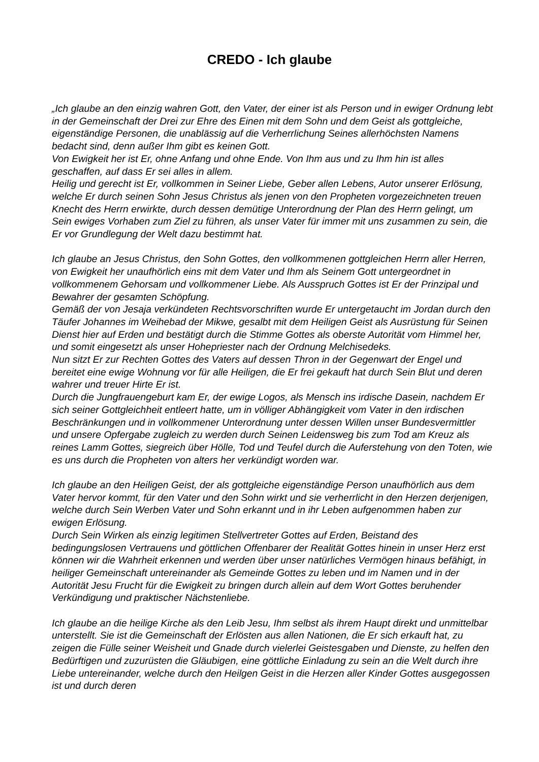CREDO - Ich glaube
„Ich glaube an den einzig wahren Gott, den Vater, der einer ist als Person und in ewiger Ordnung lebt in der Gemeinschaft der Drei zur Ehre des Einen mit dem Sohn und dem Geist als gottgleiche, eigenständige Personen, die unablässig auf die Verherrlichung Seines allerhöchsten Namens bedacht sind, denn außer Ihm gibt es keinen Gott.
Von Ewigkeit her ist Er, ohne Anfang und ohne Ende. Von Ihm aus und zu Ihm hin ist alles geschaffen, auf dass Er sei alles in allem.
Heilig und gerecht ist Er, vollkommen in Seiner Liebe, Geber allen Lebens, Autor unserer Erlösung, welche Er durch seinen Sohn Jesus Christus als jenen von den Propheten vorgezeichneten treuen Knecht des Herrn erwirkte, durch dessen demütige Unterordnung der Plan des Herrn gelingt, um Sein ewiges Vorhaben zum Ziel zu führen, als unser Vater für immer mit uns zusammen zu sein, die Er vor Grundlegung der Welt dazu bestimmt hat.
Ich glaube an Jesus Christus, den Sohn Gottes, den vollkommenen gottgleichen Herrn aller Herren, von Ewigkeit her unaufhörlich eins mit dem Vater und Ihm als Seinem Gott untergeordnet in vollkommenem Gehorsam und vollkommener Liebe. Als Ausspruch Gottes ist Er der Prinzipal und Bewahrer der gesamten Schöpfung.
Gemäß der von Jesaja verkündeten Rechtsvorschriften wurde Er untergetaucht im Jordan durch den Täufer Johannes im Weihebad der Mikwe, gesalbt mit dem Heiligen Geist als Ausrüstung für Seinen Dienst hier auf Erden und bestätigt durch die Stimme Gottes als oberste Autorität vom Himmel her, und somit eingesetzt als unser Hohepriester nach der Ordnung Melchisedeks.
Nun sitzt Er zur Rechten Gottes des Vaters auf dessen Thron in der Gegenwart der Engel und bereitet eine ewige Wohnung vor für alle Heiligen, die Er frei gekauft hat durch Sein Blut und deren wahrer und treuer Hirte Er ist.
Durch die Jungfrauengeburt kam Er, der ewige Logos, als Mensch ins irdische Dasein, nachdem Er sich seiner Gottgleichheit entleert hatte, um in völliger Abhängigkeit vom Vater in den irdischen Beschränkungen und in vollkommener Unterordnung unter dessen Willen unser Bundesvermittler und unsere Opfergabe zugleich zu werden durch Seinen Leidensweg bis zum Tod am Kreuz als reines Lamm Gottes, siegreich über Hölle, Tod und Teufel durch die Auferstehung von den Toten, wie es uns durch die Propheten von alters her verkündigt worden war.
Ich glaube an den Heiligen Geist, der als gottgleiche eigenständige Person unaufhörlich aus dem Vater hervor kommt, für den Vater und den Sohn wirkt und sie verherrlicht in den Herzen derjenigen, welche durch Sein Werben Vater und Sohn erkannt und in ihr Leben aufgenommen haben zur ewigen Erlösung.
Durch Sein Wirken als einzig legitimen Stellvertreter Gottes auf Erden, Beistand des bedingungslosen Vertrauens und göttlichen Offenbarer der Realität Gottes hinein in unser Herz erst können wir die Wahrheit erkennen und werden über unser natürliches Vermögen hinaus befähigt, in heiliger Gemeinschaft untereinander als Gemeinde Gottes zu leben und im Namen und in der Autorität Jesu Frucht für die Ewigkeit zu bringen durch allein auf dem Wort Gottes beruhender Verkündigung und praktischer Nächstenliebe.
Ich glaube an die heilige Kirche als den Leib Jesu, Ihm selbst als ihrem Haupt direkt und unmittelbar unterstellt. Sie ist die Gemeinschaft der Erlösten aus allen Nationen, die Er sich erkauft hat, zu zeigen die Fülle seiner Weisheit und Gnade durch vielerlei Geistesgaben und Dienste, zu helfen den Bedürftigen und zuzurüsten die Gläubigen, eine göttliche Einladung zu sein an die Welt durch ihre Liebe untereinander, welche durch den Heilgen Geist in die Herzen aller Kinder Gottes ausgegossen ist und durch deren